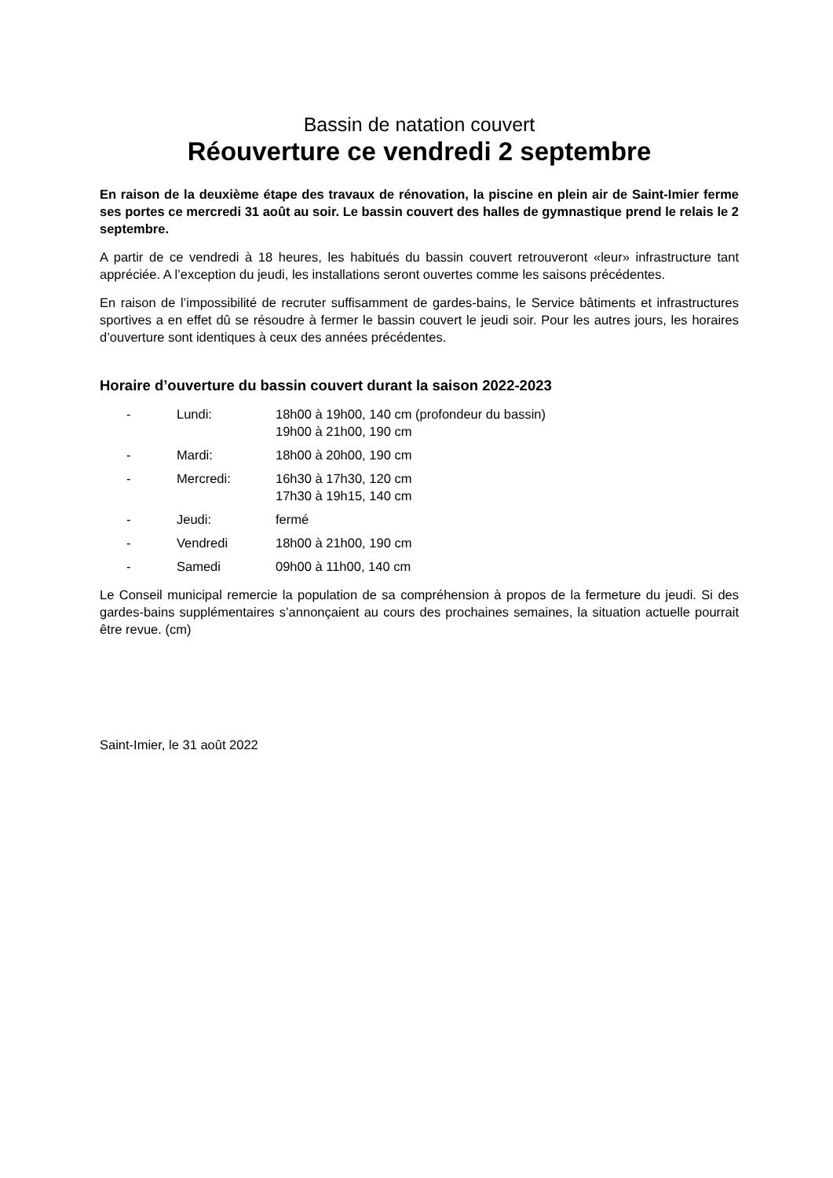Bassin de natation couvert
Réouverture ce vendredi 2 septembre
En raison de la deuxième étape des travaux de rénovation, la piscine en plein air de Saint-Imier ferme ses portes ce mercredi 31 août au soir. Le bassin couvert des halles de gymnastique prend le relais le 2 septembre.
A partir de ce vendredi à 18 heures, les habitués du bassin couvert retrouveront «leur» infrastructure tant appréciée. A l’exception du jeudi, les installations seront ouvertes comme les saisons précédentes.
En raison de l’impossibilité de recruter suffisamment de gardes-bains, le Service bâtiments et infrastructures sportives a en effet dû se résoudre à fermer le bassin couvert le jeudi soir. Pour les autres jours, les horaires d’ouverture sont identiques à ceux des années précédentes.
Horaire d’ouverture du bassin couvert durant la saison 2022-2023
- Lundi: 18h00 à 19h00, 140 cm (profondeur du bassin)
19h00 à 21h00, 190 cm
- Mardi: 18h00 à 20h00, 190 cm
- Mercredi: 16h30 à 17h30, 120 cm
17h30 à 19h15, 140 cm
- Jeudi: fermé
- Vendredi 18h00 à 21h00, 190 cm
- Samedi 09h00 à 11h00, 140 cm
Le Conseil municipal remercie la population de sa compréhension à propos de la fermeture du jeudi. Si des gardes-bains supplémentaires s’annonçaient au cours des prochaines semaines, la situation actuelle pourrait être revue. (cm)
Saint-Imier, le 31 août 2022